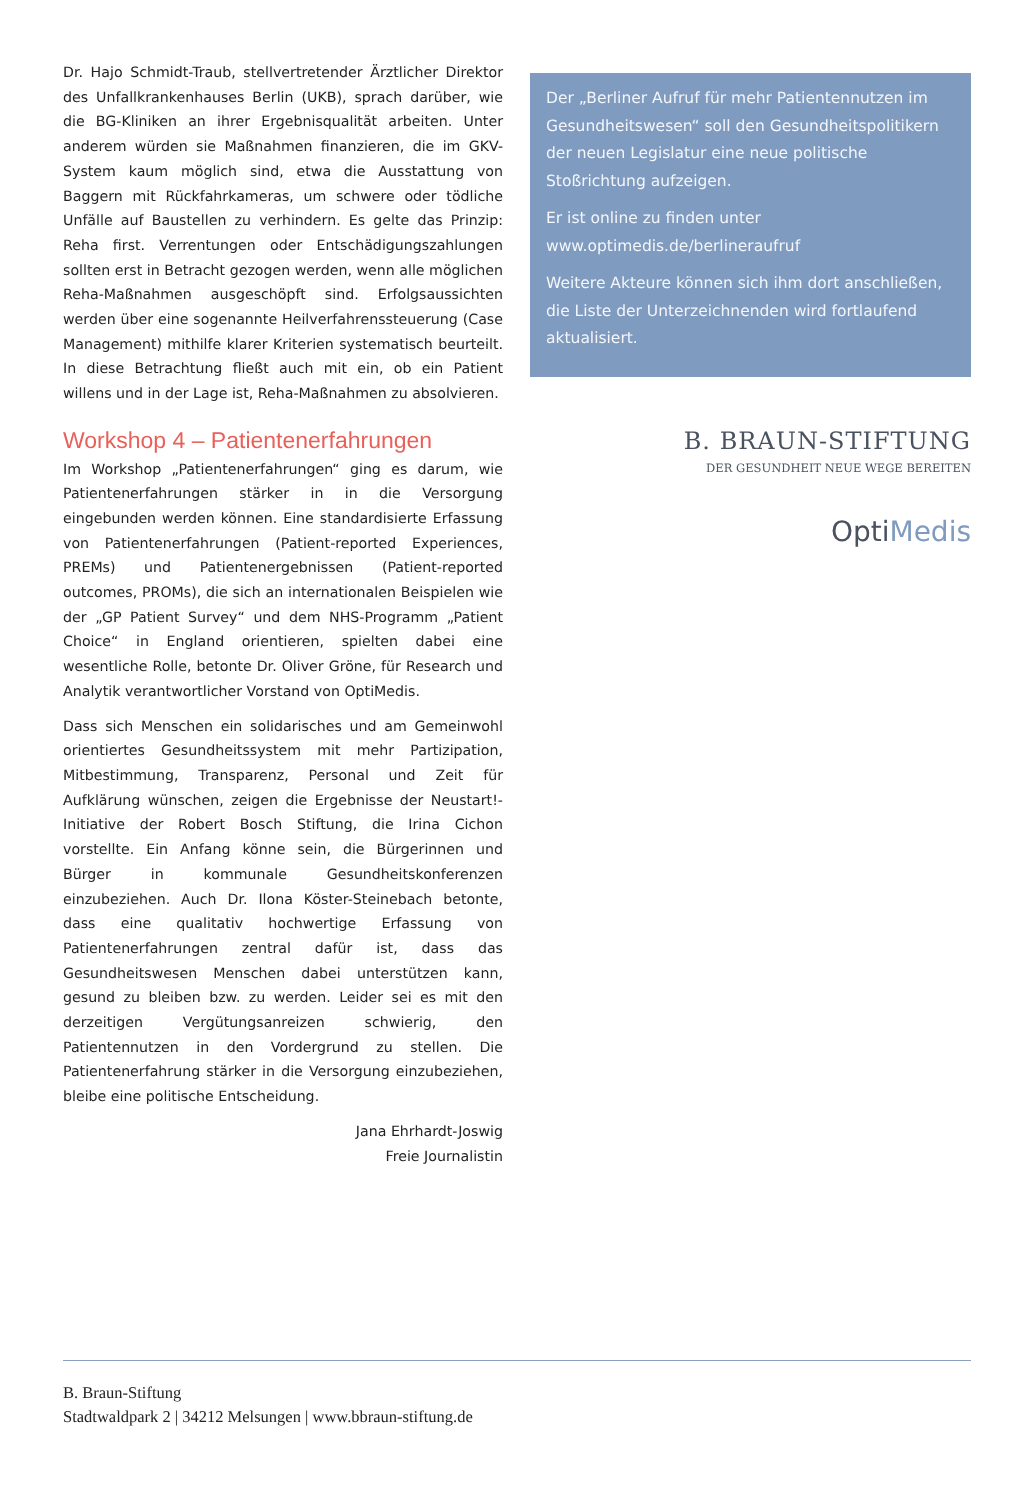Dr. Hajo Schmidt-Traub, stellvertretender Ärztlicher Direktor des Unfallkrankenhauses Berlin (UKB), sprach darüber, wie die BG-Kliniken an ihrer Ergebnisqualität arbeiten. Unter anderem würden sie Maßnahmen finanzieren, die im GKV-System kaum möglich sind, etwa die Ausstattung von Baggern mit Rückfahrkameras, um schwere oder tödliche Unfälle auf Baustellen zu verhindern. Es gelte das Prinzip: Reha first. Verrentungen oder Entschädigungszahlungen sollten erst in Betracht gezogen werden, wenn alle möglichen Reha-Maßnahmen ausgeschöpft sind. Erfolgsaussichten werden über eine sogenannte Heilverfahrenssteuerung (Case Management) mithilfe klarer Kriterien systematisch beurteilt. In diese Betrachtung fließt auch mit ein, ob ein Patient willens und in der Lage ist, Reha-Maßnahmen zu absolvieren.
Workshop 4 – Patientenerfahrungen
Im Workshop „Patientenerfahrungen“ ging es darum, wie Patientenerfahrungen stärker in in die Versorgung eingebunden werden können. Eine standardisierte Erfassung von Patientenerfahrungen (Patient-reported Experiences, PREMs) und Patientenergebnissen (Patient-reported outcomes, PROMs), die sich an internationalen Beispielen wie der „GP Patient Survey“ und dem NHS-Programm „Patient Choice“ in England orientieren, spielten dabei eine wesentliche Rolle, betonte Dr. Oliver Gröne, für Research und Analytik verantwortlicher Vorstand von OptiMedis.
Dass sich Menschen ein solidarisches und am Gemeinwohl orientiertes Gesundheitssystem mit mehr Partizipation, Mitbestimmung, Transparenz, Personal und Zeit für Aufklärung wünschen, zeigen die Ergebnisse der Neustart!-Initiative der Robert Bosch Stiftung, die Irina Cichon vorstellte. Ein Anfang könne sein, die Bürgerinnen und Bürger in kommunale Gesundheitskonferenzen einzubeziehen. Auch Dr. Ilona Köster-Steinebach betonte, dass eine qualitativ hochwertige Erfassung von Patientenerfahrungen zentral dafür ist, dass das Gesundheitswesen Menschen dabei unterstützen kann, gesund zu bleiben bzw. zu werden. Leider sei es mit den derzeitigen Vergütungsanreizen schwierig, den Patientennutzen in den Vordergrund zu stellen. Die Patientenerfahrung stärker in die Versorgung einzubeziehen, bleibe eine politische Entscheidung.
Jana Ehrhardt-Joswig
Freie Journalistin
Der „Berliner Aufruf für mehr Patientennutzen im Gesundheitswesen“ soll den Gesundheitspolitikern der neuen Legislatur eine neue politische Stoßrichtung aufzeigen.
Er ist online zu finden unter www.optimedis.de/berlineraufruf
Weitere Akteure können sich ihm dort anschließen, die Liste der Unterzeichnenden wird fortlaufend aktualisiert.
B. BRAUN-STIFTUNG
DER GESUNDHEIT NEUE WEGE BEREITEN
OptiMedis
B. Braun-Stiftung
Stadtwaldpark 2 | 34212 Melsungen | www.bbraun-stiftung.de